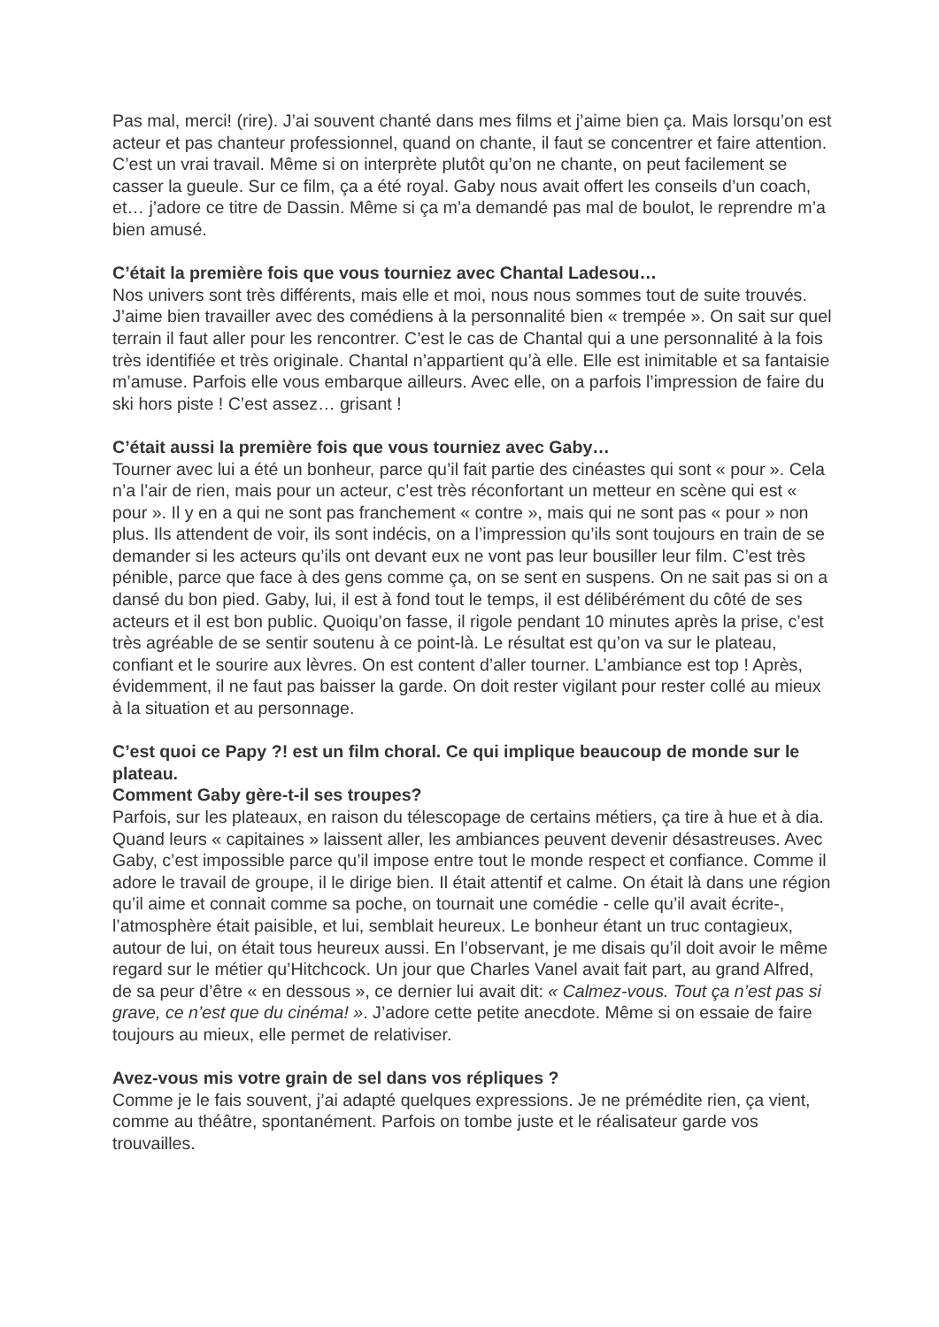Pas mal, merci! (rire). J’ai souvent chanté dans mes films et j’aime bien ça. Mais lorsqu’on est acteur et pas chanteur professionnel, quand on chante, il faut se concentrer et faire attention. C’est un vrai travail. Même si on interprète plutôt qu’on ne chante, on peut facilement se casser la gueule. Sur ce film, ça a été royal. Gaby nous avait offert les conseils d’un coach, et… j’adore ce titre de Dassin. Même si ça m’a demandé pas mal de boulot, le reprendre m’a bien amusé.
C’était la première fois que vous tourniez avec Chantal Ladesou…
Nos univers sont très différents, mais elle et moi, nous nous sommes tout de suite trouvés. J’aime bien travailler avec des comédiens à la personnalité bien « trempée ». On sait sur quel terrain il faut aller pour les rencontrer. C’est le cas de Chantal qui a une personnalité à la fois très identifiée et très originale. Chantal n’appartient qu’à elle. Elle est inimitable et sa fantaisie m’amuse. Parfois elle vous embarque ailleurs. Avec elle, on a parfois l’impression de faire du ski hors piste ! C’est assez… grisant !
C’était aussi la première fois que vous tourniez avec Gaby…
Tourner avec lui a été un bonheur, parce qu’il fait partie des cinéastes qui sont « pour ». Cela n’a l’air de rien, mais pour un acteur, c’est très réconfortant un metteur en scène qui est « pour ». Il y en a qui ne sont pas franchement « contre », mais qui ne sont pas « pour » non plus. Ils attendent de voir, ils sont indécis, on a l’impression qu’ils sont toujours en train de se demander si les acteurs qu’ils ont devant eux ne vont pas leur bousiller leur film. C’est très pénible, parce que face à des gens comme ça, on se sent en suspens. On ne sait pas si on a dansé du bon pied. Gaby, lui, il est à fond tout le temps, il est délibérément du côté de ses acteurs et il est bon public. Quoiqu’on fasse, il rigole pendant 10 minutes après la prise, c’est très agréable de se sentir soutenu à ce point-là. Le résultat est qu’on va sur le plateau, confiant et le sourire aux lèvres. On est content d’aller tourner. L’ambiance est top ! Après, évidemment, il ne faut pas baisser la garde. On doit rester vigilant pour rester collé au mieux à la situation et au personnage.
C’est quoi ce Papy ?! est un film choral. Ce qui implique beaucoup de monde sur le plateau.
Comment Gaby gère-t-il ses troupes?
Parfois, sur les plateaux, en raison du télescopage de certains métiers, ça tire à hue et à dia. Quand leurs « capitaines » laissent aller, les ambiances peuvent devenir désastreuses. Avec Gaby, c’est impossible parce qu’il impose entre tout le monde respect et confiance. Comme il adore le travail de groupe, il le dirige bien. Il était attentif et calme. On était là dans une région qu’il aime et connait comme sa poche, on tournait une comédie - celle qu’il avait écrite-, l’atmosphère était paisible, et lui, semblait heureux. Le bonheur étant un truc contagieux, autour de lui, on était tous heureux aussi. En l’observant, je me disais qu’il doit avoir le même regard sur le métier qu’Hitchcock. Un jour que Charles Vanel avait fait part, au grand Alfred, de sa peur d’être « en dessous », ce dernier lui avait dit: « Calmez-vous. Tout ça n’est pas si grave, ce n’est que du cinéma! ». J’adore cette petite anecdote. Même si on essaie de faire toujours au mieux, elle permet de relativiser.
Avez-vous mis votre grain de sel dans vos répliques ?
Comme je le fais souvent, j’ai adapté quelques expressions. Je ne prémédite rien, ça vient, comme au théâtre, spontanément. Parfois on tombe juste et le réalisateur garde vos trouvailles.